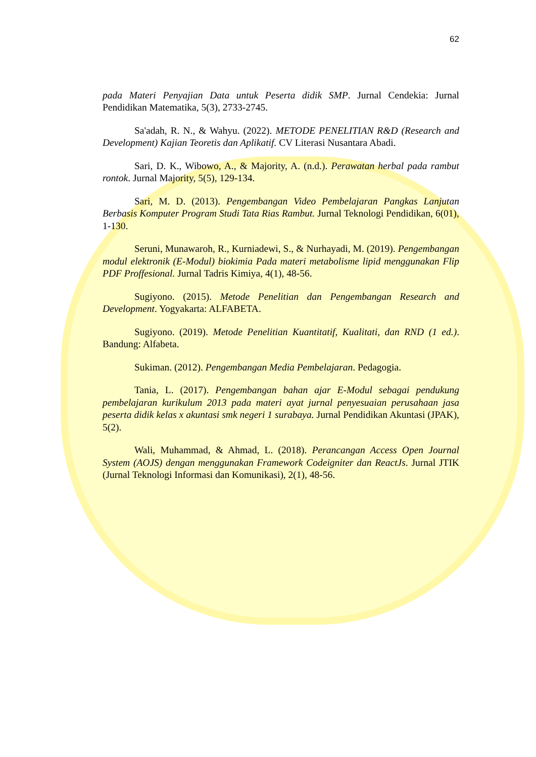62
pada Materi Penyajian Data untuk Peserta didik SMP. Jurnal Cendekia: Jurnal Pendidikan Matematika, 5(3), 2733-2745.
Sa'adah, R. N., & Wahyu. (2022). METODE PENELITIAN R&D (Research and Development) Kajian Teoretis dan Aplikatif. CV Literasi Nusantara Abadi.
Sari, D. K., Wibowo, A., & Majority, A. (n.d.). Perawatan herbal pada rambut rontok. Jurnal Majority, 5(5), 129-134.
Sari, M. D. (2013). Pengembangan Video Pembelajaran Pangkas Lanjutan Berbasis Komputer Program Studi Tata Rias Rambut. Jurnal Teknologi Pendidikan, 6(01), 1-130.
Seruni, Munawaroh, R., Kurniadewi, S., & Nurhayadi, M. (2019). Pengembangan modul elektronik (E-Modul) biokimia Pada materi metabolisme lipid menggunakan Flip PDF Proffesional. Jurnal Tadris Kimiya, 4(1), 48-56.
Sugiyono. (2015). Metode Penelitian dan Pengembangan Research and Development. Yogyakarta: ALFABETA.
Sugiyono. (2019). Metode Penelitian Kuantitatif, Kualitati, dan RND (1 ed.). Bandung: Alfabeta.
Sukiman. (2012). Pengembangan Media Pembelajaran. Pedagogia.
Tania, L. (2017). Pengembangan bahan ajar E-Modul sebagai pendukung pembelajaran kurikulum 2013 pada materi ayat jurnal penyesuaian perusahaan jasa peserta didik kelas x akuntasi smk negeri 1 surabaya. Jurnal Pendidikan Akuntasi (JPAK), 5(2).
Wali, Muhammad, & Ahmad, L. (2018). Perancangan Access Open Journal System (AOJS) dengan menggunakan Framework Codeigniter dan ReactJs. Jurnal JTIK (Jurnal Teknologi Informasi dan Komunikasi), 2(1), 48-56.